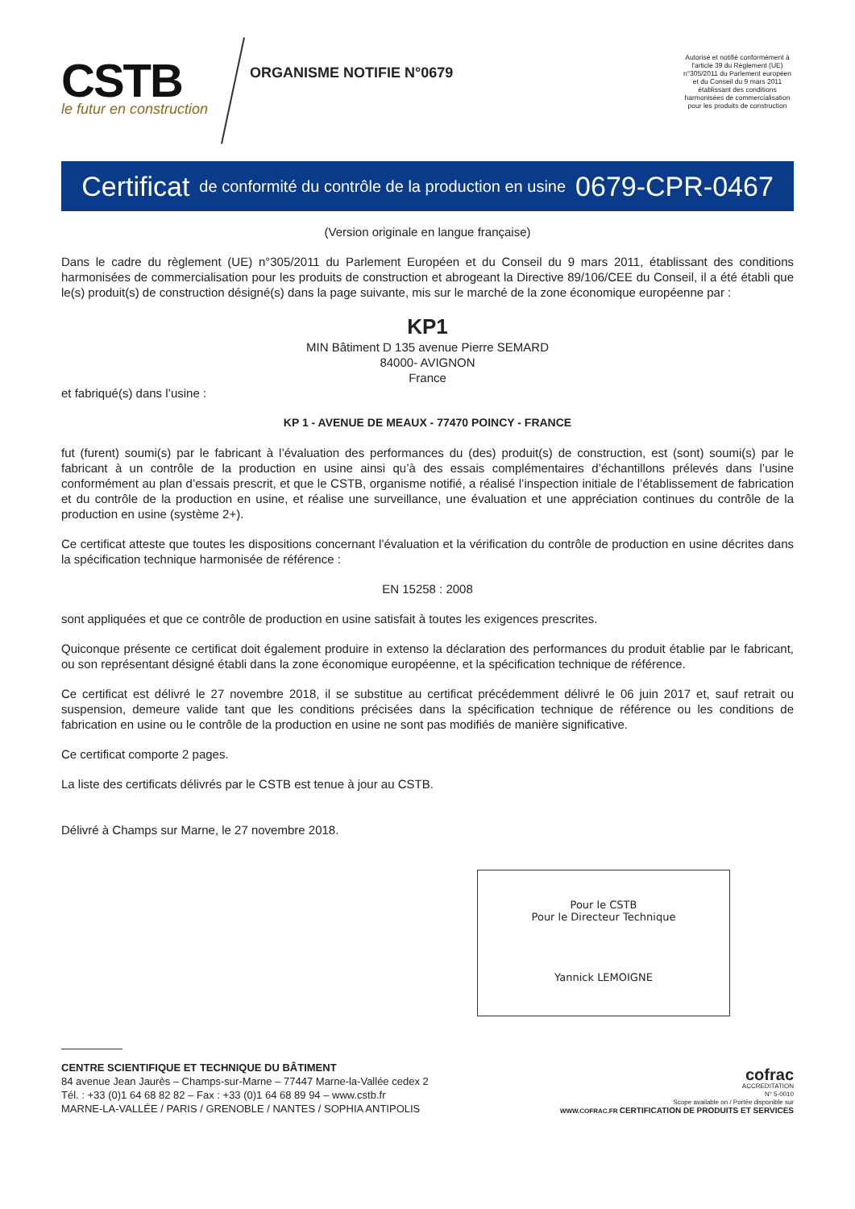CSTB
le futur en construction
ORGANISME NOTIFIE N°0679
Autorisé et notifié conformément à l'article 39 du Règlement (UE) n°305/2011 du Parlement européen et du Conseil du 9 mars 2011 établissant des conditions harmonisées de commercialisation pour les produits de construction
Certificat de conformité du contrôle de la production en usine 0679-CPR-0467
(Version originale en langue française)
Dans le cadre du règlement (UE) n°305/2011 du Parlement Européen et du Conseil du 9 mars 2011, établissant des conditions harmonisées de commercialisation pour les produits de construction et abrogeant la Directive 89/106/CEE du Conseil, il a été établi que le(s) produit(s) de construction désigné(s) dans la page suivante, mis sur le marché de la zone économique européenne par :
KP1
MIN Bâtiment D 135 avenue Pierre SEMARD
84000- AVIGNON
France
et fabriqué(s) dans l’usine :
KP 1 - AVENUE DE MEAUX - 77470 POINCY - FRANCE
fut (furent) soumi(s) par le fabricant à l’évaluation des performances du (des) produit(s) de construction, est (sont) soumi(s) par le fabricant à un contrôle de la production en usine ainsi qu’à des essais complémentaires d’échantillons prélevés dans l’usine conformément au plan d’essais prescrit, et que le CSTB, organisme notifié, a réalisé l’inspection initiale de l’établissement de fabrication et du contrôle de la production en usine, et réalise une surveillance, une évaluation et une appréciation continues du contrôle de la production en usine (système 2+).
Ce certificat atteste que toutes les dispositions concernant l’évaluation et la vérification du contrôle de production en usine décrites dans la spécification technique harmonisée de référence :
EN 15258 : 2008
sont appliquées et que ce contrôle de production en usine satisfait à toutes les exigences prescrites.
Quiconque présente ce certificat doit également produire in extenso la déclaration des performances du produit établie par le fabricant, ou son représentant désigné établi dans la zone économique européenne, et la spécification technique de référence.
Ce certificat est délivré le 27 novembre 2018, il se substitue au certificat précédemment délivré le 06 juin 2017 et, sauf retrait ou suspension, demeure valide tant que les conditions précisées dans la spécification technique de référence ou les conditions de fabrication en usine ou le contrôle de la production en usine ne sont pas modifiés de manière significative.
Ce certificat comporte 2 pages.
La liste des certificats délivrés par le CSTB est tenue à jour au CSTB.
Délivré à Champs sur Marne, le 27 novembre 2018.
Pour le CSTB
Pour le Directeur Technique
Yannick LEMOIGNE
CENTRE SCIENTIFIQUE ET TECHNIQUE DU BÂTIMENT
84 avenue Jean Jaurès – Champs-sur-Marne – 77447 Marne-la-Vallée cedex 2
Tél. : +33 (0)1 64 68 82 82 – Fax : +33 (0)1 64 68 89 94 – www.cstb.fr
MARNE-LA-VALLÉE / PARIS / GRENOBLE / NANTES / SOPHIA ANTIPOLIS
cofrac
ACCREDITATION
N° 5-0010
Scope available on / Portée disponible sur
WWW.COFRAC.FR CERTIFICATION DE PRODUITS ET SERVICES